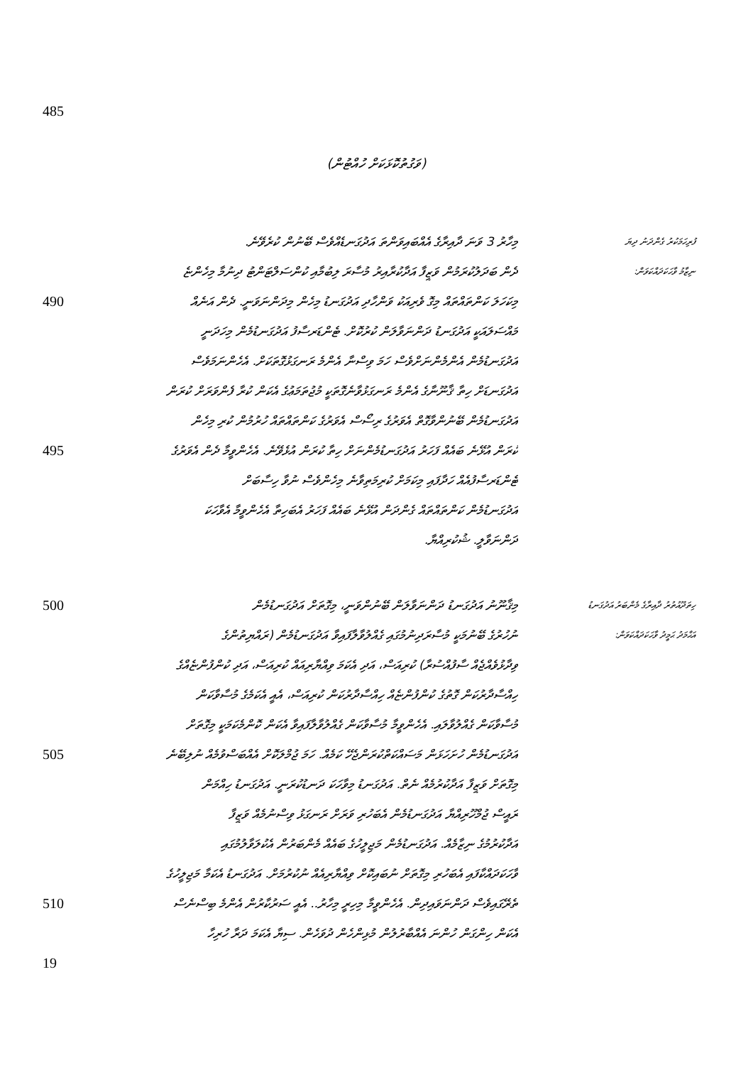485
(ވަގުތުކޮޅަކަށް ހުއްޓުން)
މިހާރު 3 ވަނަ ދާއިރާގެ އެއްބައިވަންތަ އަދުގަނޑެއްވެސް ބޭނުން ކުރެވޭނެ.
ފުރިހަމަކުރު ގެންދަނު ދިޔަ
ދެން ބަދަލުކުރަމުން ވަޒީފާ އަދާކުރާއިރު މުސާރަ ލިބުމާއި ކުންސަލްޓަންޓު ދިނުމާ މިހެންޏެ
ނިޒާމު ވާހަކަދައްކަވަން:
490
މިކަހަލަ ކަންތައްތައް މިގޮ ވެރިއަކު ވަންހާދި އަދުގަނޑު މިހެން މިދަންނަވަނީ. ދެން އަނެއް
މައްސަލައަކީ އަދުގަނޑު ދަންނަވާލަން ކުރުކޮށް. ޓެންޑަރސާފު އަދުގަނޑުމެން މިހަދަނީ
އަދުގަނޑުމެން އެންމެންނަށްވެސް ހަމަ ވިސްނާ އެންމެ ރަނގަޅުގޮތަކަށް. އެހެންނަމަވެސް
އަދުގަނޑަށް ހިތާ ޤާނޫނާގެ އެންމެ ރަނގަޅުވާނެގޮތަކީ މުޖުތަމަޢުގެ އެކަން ކުރާ ފެންވަރަށް ކުރަން
އަދުގަނޑުމެން ބޭނުންވާގޮތް އެވަރުގެ ރިސޯސް އެވަރުގެ ކަންތައްތައް ހުރުމުން ކުރި މިހެން
495
ކުރަން އުޅޭނެ ބައެއް ފަހަރު އަދުގަނޑުމެންނަށް ހިތާ ކުރަން އުޅެވޭނެ. އެހެންވީމާ ދެން އެވަރުގެ
ޓެންޑަރސާފުއެއް ހަދާފައި މިކަމަށް ކުރިމަތިވާނެ މިހެންވެސް ނުވާ ހިސާބަށް
އަދުގަނޑުމެން ކަންތައްތައް ގެންދަން އުޅޭނެ ބައެއް ފަހަރު އެބަހިތާ އެހެންވީމާ އެވާހަކަ
ދަންނަވާލީ. ޝުކުރިއްޔާ.
500
މިޤާނޫނު އަދުގަނޑު ދަންނަވާލަން ބޭނުންވަނީ، މިގޮތަށް އަދުގަނޑުމެން
ހިތަދޫއުތުރު ދާއިރާގެ މެންބަރު އަދުގަނޑު
ނުހުރުގެ ބޭނުމަކީ މުސާރަދިނުމުގައި ގެއްލުވާލާފައިވާ އަދުގަނޑުމެން (ރައްޔިތުންގެ
އަޙްމަދު ޙަމީދު ވާހަކަދައްކަވަން:
ވިދާޅުވެއްޖެއް ސާފުއްސުރާ) ކުރިއަސް، އަދި އެކަމަ ވިއްޔާރިއައް ކުރިއަސް، އަދި ކުންފުންޏެއްގެ
ހިއްސާދާރުކަން ގޮތުގެ ކުންފުންޏެއް ހިއްސާދާރުކަން ކުރިއަސް، އެއީ އެކަމެގެ މުސާވާކަން
މުސާވާކަން ގެއްލުވާލައި. އެހެންވީމާ މުސާވާކަން ގެއްލުވާލާފައިވާ އެކަން ކޮންމެކަމަކީ މިގޮތަށް
505
އަދުގަނޑުމެން ހުށަހަޅަން މަސައްކަތްކުރަންޖެހޭ ކަމެއް. ހަމަ ޖުމްލަކޮށް އެއްބަސްވުމެއް ނުލިބޭނެ
މިގޮތަށް ވަޒީފާ އަދާކުރުމެއް ނެތް. އަދުގަނޑު މިވާހަކަ ދަނޑުކުރަނީ. އަދުގަނޑު ހިއްމަން
ރައީސް ޖުމްހޫރިއްޔާ އަދުގަނޑުމެން އެބަހުރި ވަރަށް ރަނގަޅު ވިސްނުމެއް ވަޒީފާ
އަދާކުރުމުގެ ނިޒާމެއް. އަދުގަނޑުމެން މަޖިލީހުގެ ބައެއް މެންބަރުން އެކުލަވާލުމުގައި
ވާހަކަދައްކާފައި އެބަހުރި މިގޮތަށް ނުބައިކޮށް ވިއްޔާރިއެއް ނުކުރުމަށް. އަދުގަނޑު އެކަމާ މަޖިލީހުގެ
510
ތެރޭގައިވެސް ދަންނަވައިދިން. އެހެންވީމާ މިހިރީ މިހާރު.. އެއީ ސަރުކާރުން އެންމެ ބިސްނެސް
އެކަން ހިންގަން ހުންނަ އެއްބާރުލުން މުޅިންހެން ދުވަހެން. ސިޔާ އެކަމަ ދަރާ ހުރިހާ
19